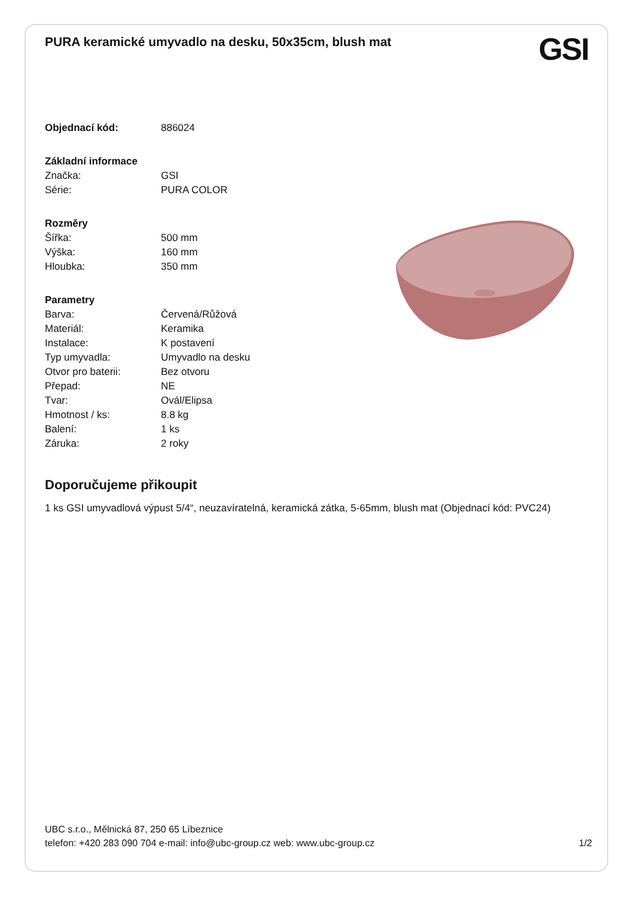PURA keramické umyvadlo na desku, 50x35cm, blush mat
| Objednací kód: | 886024 |
| Základní informace | |
| Značka: | GSI |
| Série: | PURA COLOR |
| Rozměry | |
| Šířka: | 500 mm |
| Výška: | 160 mm |
| Hloubka: | 350 mm |
| Parametry | |
| Barva: | Červená/Růžová |
| Materiál: | Keramika |
| Instalace: | K postavení |
| Typ umyvadla: | Umyvadlo na desku |
| Otvor pro baterii: | Bez otvoru |
| Přepad: | NE |
| Tvar: | Ovál/Elipsa |
| Hmotnost / ks: | 8.8 kg |
| Balení: | 1 ks |
| Záruka: | 2 roky |
Doporučujeme přikoupit
1 ks GSI umyvadlová výpust 5/4“, neuzavíratelná, keramická zátka, 5-65mm, blush mat (Objednací kód: PVC24)
GSI
UBC s.r.o., Mělnická 87, 250 65 Líbeznice
telefon: +420 283 090 704 e-mail: info@ubc-group.cz web: www.ubc-group.cz
1/2